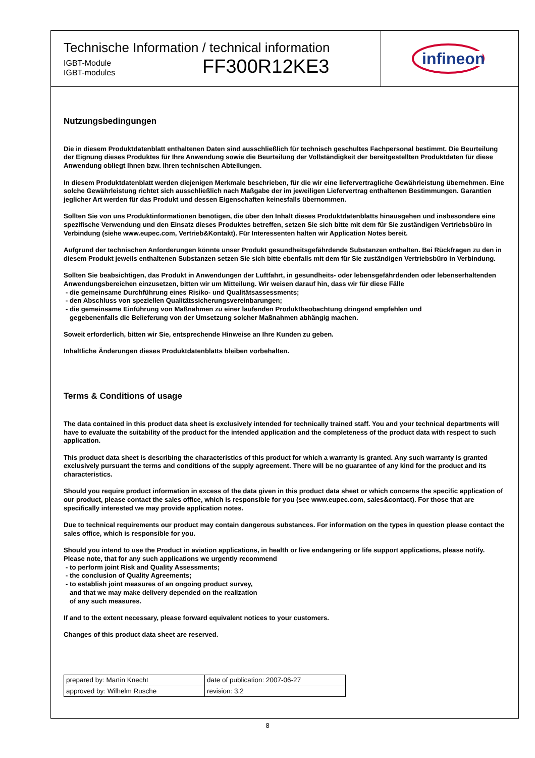Technische Information / technical information
IGBT-Module
IGBT-modules
FF300R12KE3
infineon
Nutzungsbedingungen
Die in diesem Produktdatenblatt enthaltenen Daten sind ausschließlich für technisch geschultes Fachpersonal bestimmt. Die Beurteilung der Eignung dieses Produktes für Ihre Anwendung sowie die Beurteilung der Vollständigkeit der bereitgestellten Produktdaten für diese Anwendung obliegt Ihnen bzw. Ihren technischen Abteilungen.
In diesem Produktdatenblatt werden diejenigen Merkmale beschrieben, für die wir eine liefervertragliche Gewährleistung übernehmen. Eine solche Gewährleistung richtet sich ausschließlich nach Maßgabe der im jeweiligen Liefervertrag enthaltenen Bestimmungen. Garantien jeglicher Art werden für das Produkt und dessen Eigenschaften keinesfalls übernommen.
Sollten Sie von uns Produktinformationen benötigen, die über den Inhalt dieses Produktdatenblatts hinausgehen und insbesondere eine spezifische Verwendung und den Einsatz dieses Produktes betreffen, setzen Sie sich bitte mit dem für Sie zuständigen Vertriebsbüro in Verbindung (siehe www.eupec.com, Vertrieb&Kontakt). Für Interessenten halten wir Application Notes bereit.
Aufgrund der technischen Anforderungen könnte unser Produkt gesundheitsgefährdende Substanzen enthalten. Bei Rückfragen zu den in diesem Produkt jeweils enthaltenen Substanzen setzen Sie sich bitte ebenfalls mit dem für Sie zuständigen Vertriebsbüro in Verbindung.
Sollten Sie beabsichtigen, das Produkt in Anwendungen der Luftfahrt, in gesundheits- oder lebensgefährdenden oder lebenserhaltenden Anwendungsbereichen einzusetzen, bitten wir um Mitteilung. Wir weisen darauf hin, dass wir für diese Fälle
- die gemeinsame Durchführung eines Risiko- und Qualitätsassessments;
- den Abschluss von speziellen Qualitätssicherungsvereinbarungen;
- die gemeinsame Einführung von Maßnahmen zu einer laufenden Produktbeobachtung dringend empfehlen und
gegebenenfalls die Belieferung von der Umsetzung solcher Maßnahmen abhängig machen.
Soweit erforderlich, bitten wir Sie, entsprechende Hinweise an Ihre Kunden zu geben.
Inhaltliche Änderungen dieses Produktdatenblatts bleiben vorbehalten.
Terms & Conditions of usage
The data contained in this product data sheet is exclusively intended for technically trained staff. You and your technical departments will have to evaluate the suitability of the product for the intended application and the completeness of the product data with respect to such application.
This product data sheet is describing the characteristics of this product for which a warranty is granted. Any such warranty is granted exclusively pursuant the terms and conditions of the supply agreement. There will be no guarantee of any kind for the product and its characteristics.
Should you require product information in excess of the data given in this product data sheet or which concerns the specific application of our product, please contact the sales office, which is responsible for you (see www.eupec.com, sales&contact). For those that are specifically interested we may provide application notes.
Due to technical requirements our product may contain dangerous substances. For information on the types in question please contact the sales office, which is responsible for you.
Should you intend to use the Product in aviation applications, in health or live endangering or life support applications, please notify. Please note, that for any such applications we urgently recommend
- to perform joint Risk and Quality Assessments;
- the conclusion of Quality Agreements;
- to establish joint measures of an ongoing product survey,
and that we may make delivery depended on the realization
of any such measures.
If and to the extent necessary, please forward equivalent notices to your customers.
Changes of this product data sheet are reserved.
| prepared by: Martin Knecht | date of publication: 2007-06-27 |
| approved by: Wilhelm Rusche | revision: 3.2 |
8